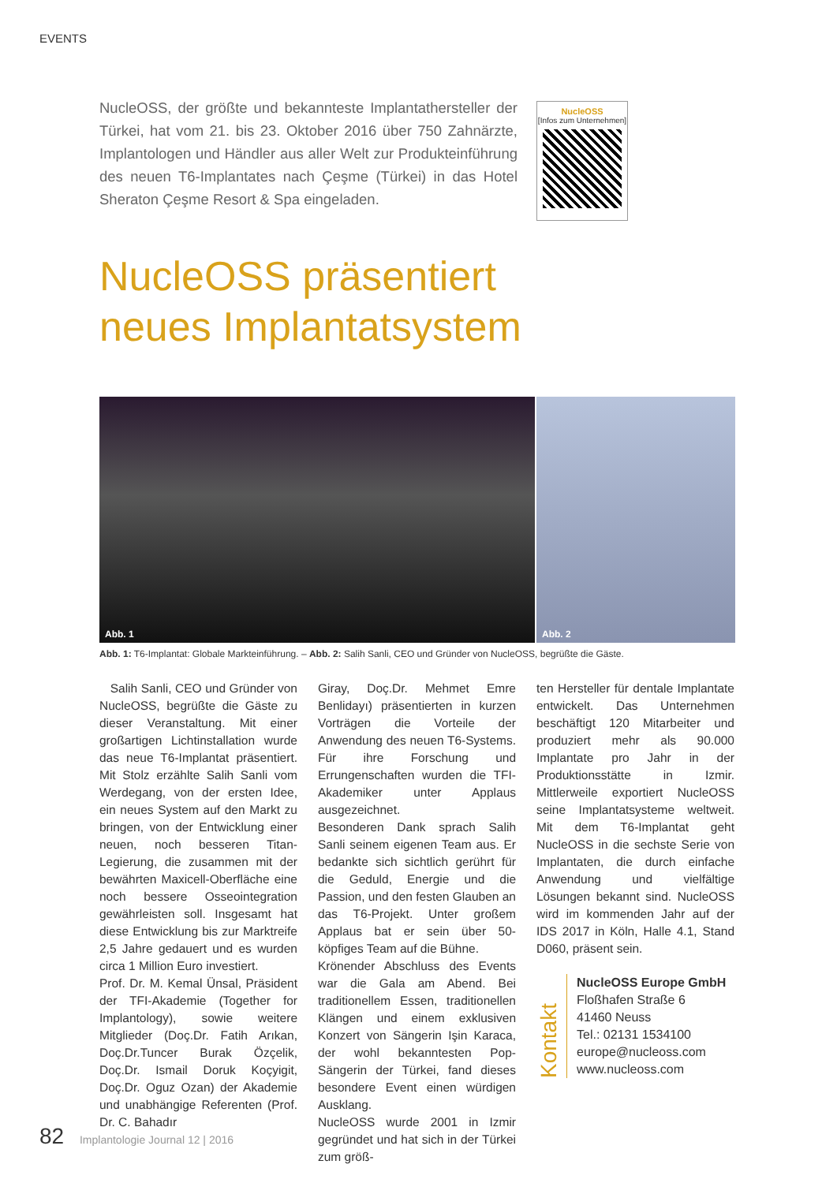EVENTS
NucleOSS, der größte und bekannteste Implantathersteller der Türkei, hat vom 21. bis 23. Oktober 2016 über 750 Zahnärzte, Implantologen und Händler aus aller Welt zur Produkteinführung des neuen T6-Implantates nach Çeşme (Türkei) in das Hotel Sheraton Çeşme Resort & Spa eingeladen.
NucleOSS
[Infos zum Unternehmen]
NucleOSS präsentiert
neues Implantatsystem
Abb. 1 Abb. 2
Abb. 1: T6-Implantat: Globale Markteinführung. – Abb. 2: Salih Sanli, CEO und Gründer von NucleOSS, begrüßte die Gäste.
Salih Sanli, CEO und Gründer von NucleOSS, begrüßte die Gäste zu dieser Veranstaltung. Mit einer großartigen Lichtinstallation wurde das neue T6-Implantat präsentiert. Mit Stolz erzählte Salih Sanli vom Werdegang, von der ersten Idee, ein neues System auf den Markt zu bringen, von der Entwicklung einer neuen, noch besseren Titan-Legierung, die zusammen mit der bewährten Maxicell-Oberfläche eine noch bessere Osseointegration gewährleisten soll. Insgesamt hat diese Entwicklung bis zur Marktreife 2,5 Jahre gedauert und es wurden circa 1 Million Euro investiert.
Prof. Dr. M. Kemal Ünsal, Präsident der TFI-Akademie (Together for Implantology), sowie weitere Mitglieder (Doç.Dr. Fatih Arıkan, Doç.Dr.Tuncer Burak Özçelik, Doç.Dr. Ismail Doruk Koçyigit, Doç.Dr. Oguz Ozan) der Akademie und unabhängige Referenten (Prof. Dr. C. Bahadır
Giray, Doç.Dr. Mehmet Emre Benlidayı) präsentierten in kurzen Vorträgen die Vorteile der Anwendung des neuen T6-Systems. Für ihre Forschung und Errungenschaften wurden die TFI-Akademiker unter Applaus ausgezeichnet.
Besonderen Dank sprach Salih Sanli seinem eigenen Team aus. Er bedankte sich sichtlich gerührt für die Geduld, Energie und die Passion, und den festen Glauben an das T6-Projekt. Unter großem Applaus bat er sein über 50-köpfiges Team auf die Bühne.
Krönender Abschluss des Events war die Gala am Abend. Bei traditionellem Essen, traditionellen Klängen und einem exklusiven Konzert von Sängerin Işin Karaca, der wohl bekanntesten Pop-Sängerin der Türkei, fand dieses besondere Event einen würdigen Ausklang.
NucleOSS wurde 2001 in Izmir gegründet und hat sich in der Türkei zum größ-
ten Hersteller für dentale Implantate entwickelt. Das Unternehmen beschäftigt 120 Mitarbeiter und produziert mehr als 90.000 Implantate pro Jahr in der Produktionsstätte in Izmir. Mittlerweile exportiert NucleOSS seine Implantatsysteme weltweit. Mit dem T6-Implantat geht NucleOSS in die sechste Serie von Implantaten, die durch einfache Anwendung und vielfältige Lösungen bekannt sind. NucleOSS wird im kommenden Jahr auf der IDS 2017 in Köln, Halle 4.1, Stand D060, präsent sein.
Kontakt
NucleOSS Europe GmbH
Floßhafen Straße 6
41460 Neuss
Tel.: 02131 1534100
europe@nucleoss.com
www.nucleoss.com
82 Implantologie Journal 12 | 2016